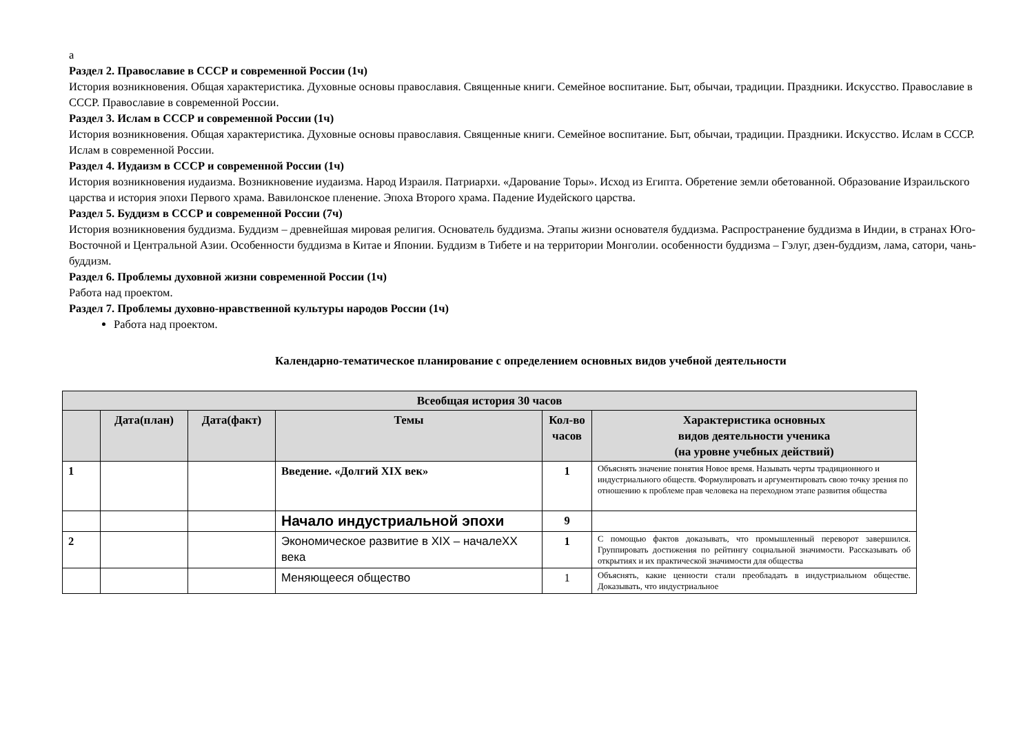а
Раздел 2. Православие в СССР и современной России (1ч)
История возникновения. Общая характеристика. Духовные основы православия. Священные книги. Семейное воспитание. Быт, обычаи, традиции. Праздники. Искусство. Православие в СССР. Православие в современной России.
Раздел 3. Ислам в СССР и современной России (1ч)
История возникновения. Общая характеристика. Духовные основы православия. Священные книги. Семейное воспитание. Быт, обычаи, традиции. Праздники. Искусство. Ислам в СССР. Ислам в современной России.
Раздел 4. Иудаизм в СССР и современной России (1ч)
История возникновения иудаизма. Возникновение иудаизма. Народ Израиля. Патриархи. «Дарование Торы». Исход из Египта. Обретение земли обетованной. Образование Израильского царства и история эпохи Первого храма. Вавилонское пленение. Эпоха Второго храма. Падение Иудейского царства.
Раздел 5. Буддизм в СССР и современной России (7ч)
История возникновения буддизма. Буддизм – древнейшая мировая религия. Основатель буддизма. Этапы жизни основателя буддизма. Распространение буддизма в Индии, в странах Юго-Восточной и Центральной Азии. Особенности буддизма в Китае и Японии. Буддизм в Тибете и на территории Монголии. особенности буддизма – Гэлуг, дзен-буддизм, лама, сатори, чань-буддизм.
Раздел 6. Проблемы духовной жизни современной России (1ч)
Работа над проектом.
Раздел 7. Проблемы духовно-нравственной культуры народов России (1ч)
Работа над проектом.
Календарно-тематическое планирование с определением основных видов учебной деятельности
| Всеобщая история 30 часов | | | | | |
| --- | --- | --- | --- | --- | --- |
| | Дата(план) | Дата(факт) | Темы | Кол-во часов | Характеристика основных видов деятельности ученика (на уровне учебных действий) |
| 1 | | | Введение. «Долгий XIX век» | 1 | Объяснять значение понятия Новое время. Называть черты традиционного и индустриального обществ. Формулировать и аргументировать свою точку зрения по отношению к проблеме прав человека на переходном этапе развития общества |
| | | | Начало индустриальной эпохи | 9 | |
| 2 | | | Экономическое развитие в XIX – началеXX века | 1 | С помощью фактов доказывать, что промышленный переворот завершился. Группировать достижения по рейтингу социальной значимости. Рассказывать об открытиях и их практической значимости для общества |
| | | | Меняющееся общество | 1 | Объяснять, какие ценности стали преобладать в индустриальном обществе. Доказывать, что индустриальное |